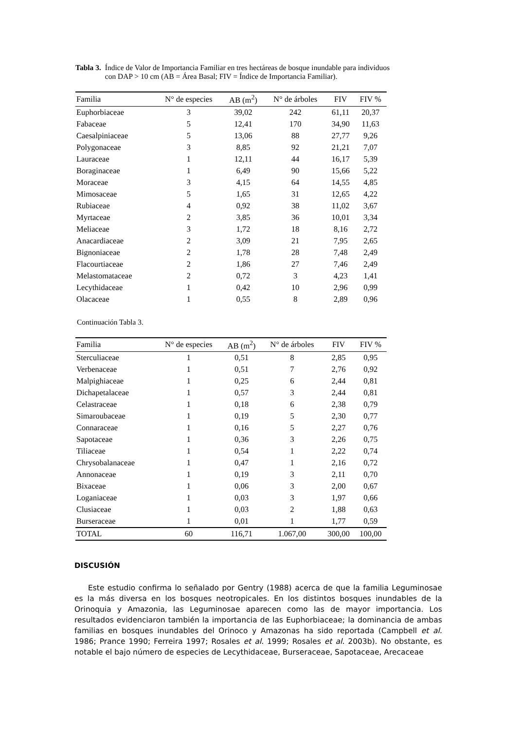Tabla 3. Índice de Valor de Importancia Familiar en tres hectáreas de bosque inundable para individuos con DAP > 10 cm (AB = Área Basal; FIV = Índice de Importancia Familiar).
| Familia | N° de especies | AB (m<sup>2</sup>) | N° de árboles | FIV | FIV % |
| --- | --- | --- | --- | --- | --- |
| Euphorbiaceae | 3 | 39,02 | 242 | 61,11 | 20,37 |
| Fabaceae | 5 | 12,41 | 170 | 34,90 | 11,63 |
| Caesalpiniaceae | 5 | 13,06 | 88 | 27,77 | 9,26 |
| Polygonaceae | 3 | 8,85 | 92 | 21,21 | 7,07 |
| Lauraceae | 1 | 12,11 | 44 | 16,17 | 5,39 |
| Boraginaceae | 1 | 6,49 | 90 | 15,66 | 5,22 |
| Moraceae | 3 | 4,15 | 64 | 14,55 | 4,85 |
| Mimosaceae | 5 | 1,65 | 31 | 12,65 | 4,22 |
| Rubiaceae | 4 | 0,92 | 38 | 11,02 | 3,67 |
| Myrtaceae | 2 | 3,85 | 36 | 10,01 | 3,34 |
| Meliaceae | 3 | 1,72 | 18 | 8,16 | 2,72 |
| Anacardiaceae | 2 | 3,09 | 21 | 7,95 | 2,65 |
| Bignoniaceae | 2 | 1,78 | 28 | 7,48 | 2,49 |
| Flacourtiaceae | 2 | 1,86 | 27 | 7,46 | 2,49 |
| Melastomataceae | 2 | 0,72 | 3 | 4,23 | 1,41 |
| Lecythidaceae | 1 | 0,42 | 10 | 2,96 | 0,99 |
| Olacaceae | 1 | 0,55 | 8 | 2,89 | 0,96 |
Continuación Tabla 3.
| Familia | N° de especies | AB (m<sup>2</sup>) | N° de árboles | FIV | FIV % |
| --- | --- | --- | --- | --- | --- |
| Sterculiaceae | 1 | 0,51 | 8 | 2,85 | 0,95 |
| Verbenaceae | 1 | 0,51 | 7 | 2,76 | 0,92 |
| Malpighiaceae | 1 | 0,25 | 6 | 2,44 | 0,81 |
| Dichapetalaceae | 1 | 0,57 | 3 | 2,44 | 0,81 |
| Celastraceae | 1 | 0,18 | 6 | 2,38 | 0,79 |
| Simaroubaceae | 1 | 0,19 | 5 | 2,30 | 0,77 |
| Connaraceae | 1 | 0,16 | 5 | 2,27 | 0,76 |
| Sapotaceae | 1 | 0,36 | 3 | 2,26 | 0,75 |
| Tiliaceae | 1 | 0,54 | 1 | 2,22 | 0,74 |
| Chrysobalanaceae | 1 | 0,47 | 1 | 2,16 | 0,72 |
| Annonaceae | 1 | 0,19 | 3 | 2,11 | 0,70 |
| Bixaceae | 1 | 0,06 | 3 | 2,00 | 0,67 |
| Loganiaceae | 1 | 0,03 | 3 | 1,97 | 0,66 |
| Clusiaceae | 1 | 0,03 | 2 | 1,88 | 0,63 |
| Burseraceae | 1 | 0,01 | 1 | 1,77 | 0,59 |
| TOTAL | 60 | 116,71 | 1.067,00 | 300,00 | 100,00 |
DISCUSIÓN
Este estudio confirma lo señalado por Gentry (1988) acerca de que la familia Leguminosae es la más diversa en los bosques neotropicales. En los distintos bosques inundables de la Orinoquia y Amazonia, las Leguminosae aparecen como las de mayor importancia. Los resultados evidenciaron también la importancia de las Euphorbiaceae; la dominancia de ambas familias en bosques inundables del Orinoco y Amazonas ha sido reportada (Campbell et al. 1986; Prance 1990; Ferreira 1997; Rosales et al. 1999; Rosales et al. 2003b). No obstante, es notable el bajo número de especies de Lecythidaceae, Burseraceae, Sapotaceae, Arecaceae